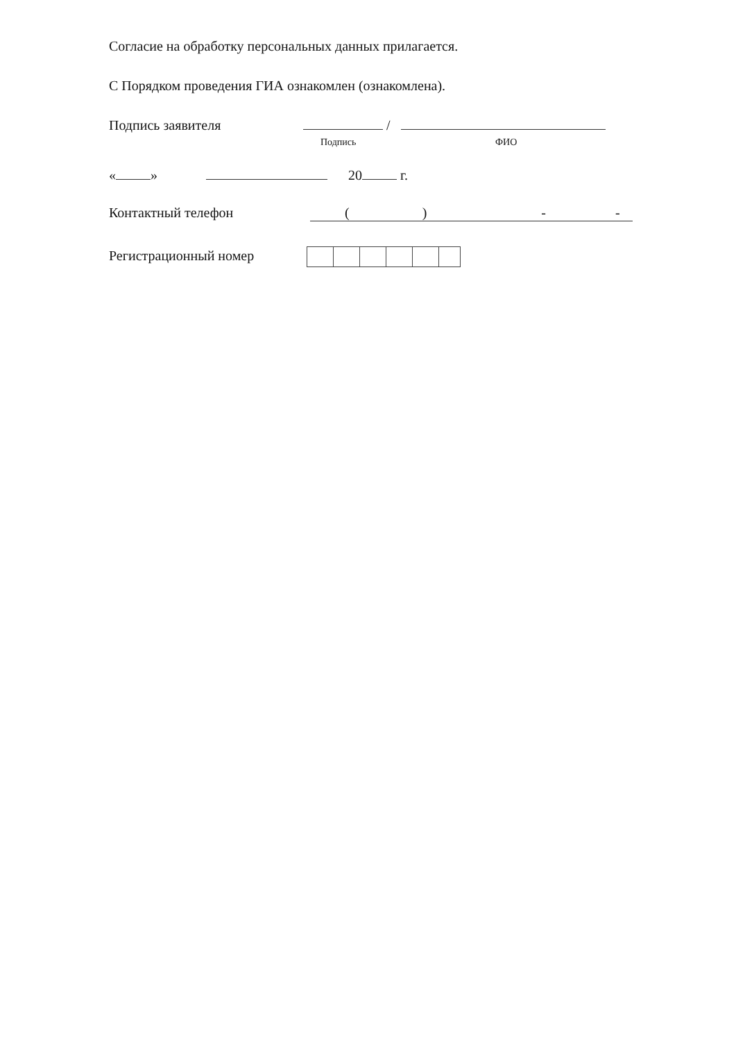Согласие на обработку персональных данных прилагается.
С Порядком проведения ГИА ознакомлен (ознакомлена).
Подпись заявителя /
Подпись ФИО
« » 20 г.
Контактный телефон ( ) - -
Регистрационный номер